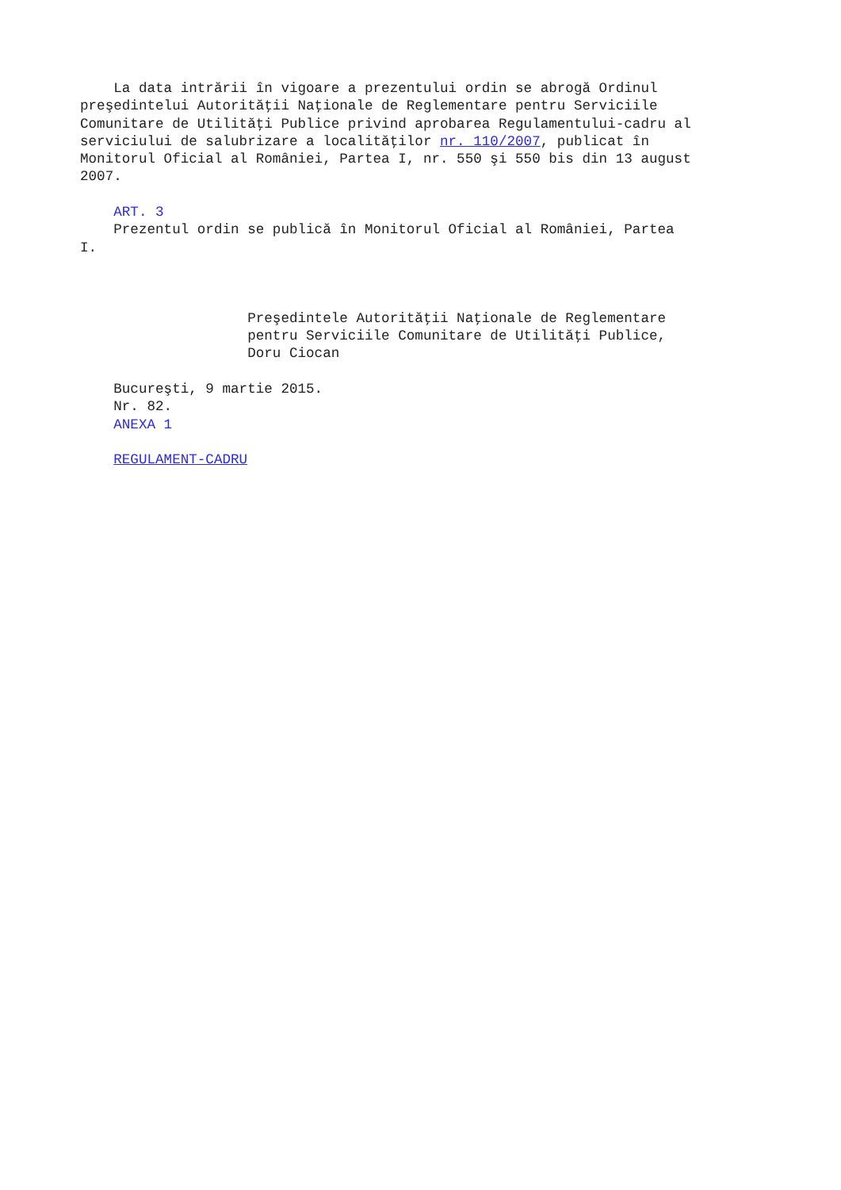La data intrării în vigoare a prezentului ordin se abrogă Ordinul
preşedintelui Autorităţii Naţionale de Reglementare pentru Serviciile
Comunitare de Utilităţi Publice privind aprobarea Regulamentului-cadru al
serviciului de salubrizare a localităţilor nr. 110/2007, publicat în
Monitorul Oficial al României, Partea I, nr. 550 şi 550 bis din 13 august
2007.

    ART. 3
    Prezentul ordin se publică în Monitorul Oficial al României, Partea
I.



                    Preşedintele Autorităţii Naţionale de Reglementare
                    pentru Serviciile Comunitare de Utilităţi Publice,
                    Doru Ciocan

    Bucureşti, 9 martie 2015.
    Nr. 82.
    ANEXA 1

    REGULAMENT-CADRU